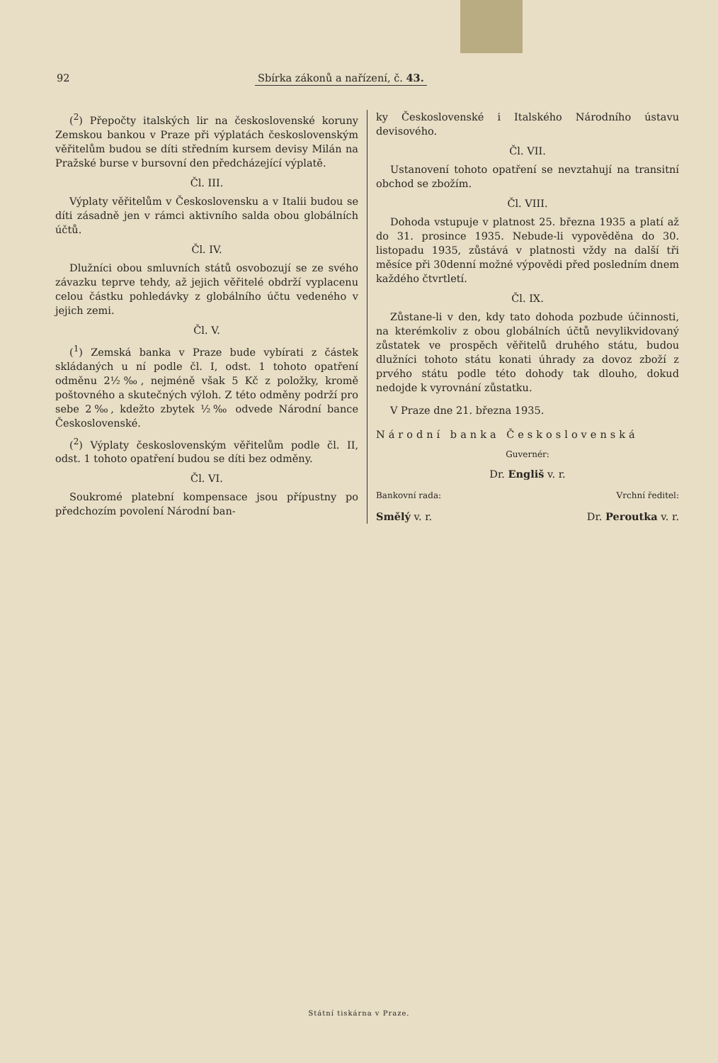92 Sbírka zákonů a nařízení, č. 43.
(<sup>2</sup>) Přepočty italských lir na československé koruny Zemskou bankou v Praze při výplatách československým věřitelům budou se díti středním kursem devisy Milán na Pražské burse v bursovní den předcházející výplatě.
Čl. III.
Výplaty věřitelům v Československu a v Italii budou se díti zásadně jen v rámci aktivního salda obou globálních účtů.
Čl. IV.
Dlužníci obou smluvních států osvobozují se ze svého závazku teprve tehdy, až jejich věřitelé obdrží vyplacenu celou částku pohledávky z globálního účtu vedeného v jejich zemi.
Čl. V.
(<sup>1</sup>) Zemská banka v Praze bude vybírati z částek skládaných u ní podle čl. I, odst. 1 tohoto opatření odměnu 2½‰, nejméně však 5 Kč z položky, kromě poštovného a skutečných výloh. Z této odměny podrží pro sebe 2‰, kdežto zbytek ½‰ odvede Národní bance Československé.
(<sup>2</sup>) Výplaty československým věřitelům podle čl. II, odst. 1 tohoto opatření budou se díti bez odměny.
Čl. VI.
Soukromé platební kompensace jsou přípustny po předchozím povolení Národní ban-
ky Československé i Italského Národního ústavu devisového.
Čl. VII.
Ustanovení tohoto opatření se nevztahují na transitní obchod se zbožím.
Čl. VIII.
Dohoda vstupuje v platnost 25. března 1935 a platí až do 31. prosince 1935. Nebude-li vypověděna do 30. listopadu 1935, zůstává v platnosti vždy na další tři měsíce při 30denní možné výpovědi před posledním dnem každého čtvrtletí.
Čl. IX.
Zůstane-li v den, kdy tato dohoda pozbude účinnosti, na kterémkoliv z obou globálních účtů nevylikvidovaný zůstatek ve prospěch věřitelů druhého státu, budou dlužníci tohoto státu konati úhrady za dovoz zboží z prvého státu podle této dohody tak dlouho, dokud nedojde k vyrovnání zůstatku.
V Praze dne 21. března 1935.
Národní banka Československá
Guvernér:
Dr. Engliš v. r.
Bankovní rada: Vrchní ředitel:
Smělý v. r. Dr. Peroutka v. r.
Státní tiskárna v Praze.